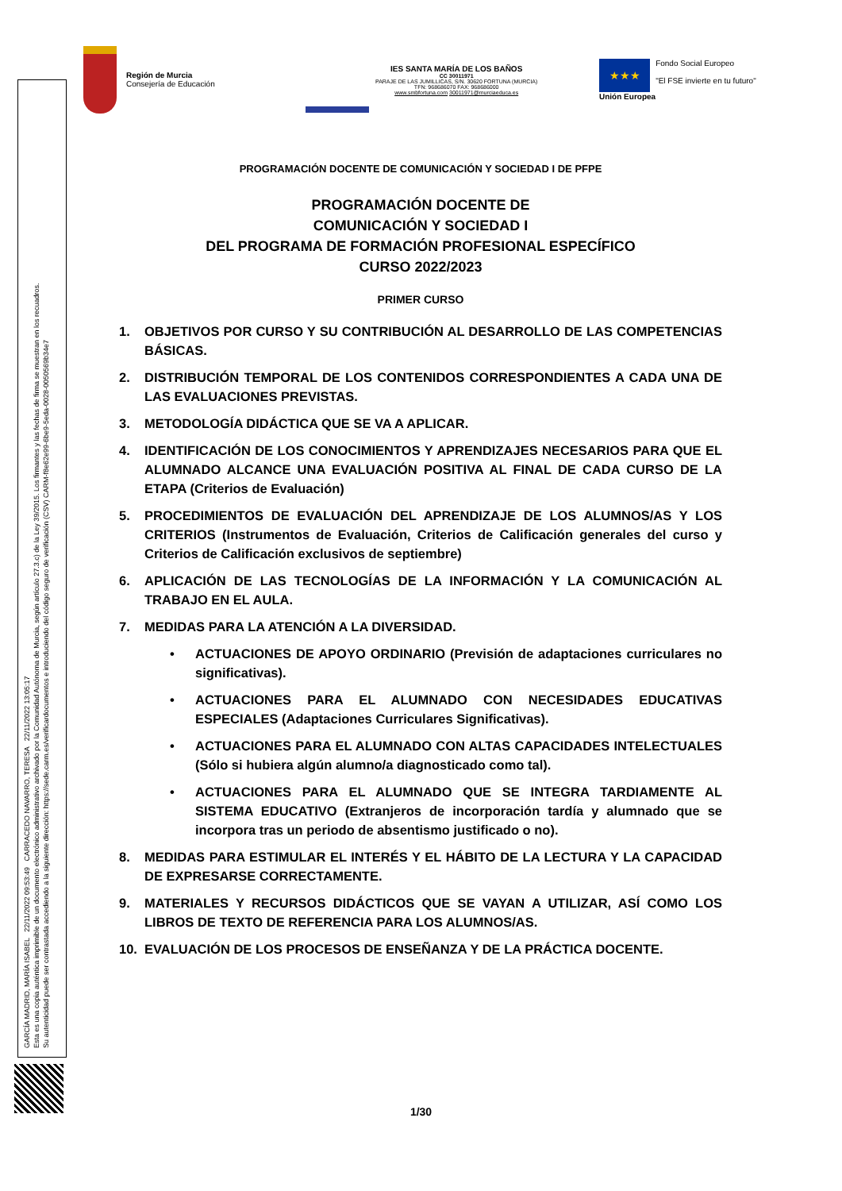GARCÍA MADRID, MARÍA ISABEL 22/11/2022 09:53:49 CARRACEDO NAVARRO, TERESA 22/11/2022 13:05:17
Esta es una copia auténtica imprimible de un documento electrónico administrativo archivado por la Comunidad Autónoma de Murcia, según artículo 27.3.c) de la Ley 39/2015. Los firmantes y las fechas de firma se muestran en los recuadros.
Su autenticidad puede ser contrastada accediendo a la siguiente dirección: https://sede.carm.es/verificardocumentos e introduciendo del código seguro de verificación (CSV) CARM-f8e62e99-6be9-5eda-0028-0050569b34e7
Región de Murcia
Consejería de Educación
IES SANTA MARÍA DE LOS BAÑOS
CC 30011971
PARAJE DE LAS JUMILLICAS, S/N. 30620 FORTUNA (MURCIA)
TFN: 968686070 FAX: 968686000
www.smbfortuna.com 30011971@murciaeduca.es
★★★
Unión Europea
Fondo Social Europeo
"El FSE invierte en tu futuro"
PROGRAMACIÓN DOCENTE DE COMUNICACIÓN Y SOCIEDAD I DE PFPE
PROGRAMACIÓN DOCENTE DE
COMUNICACIÓN Y SOCIEDAD I
DEL PROGRAMA DE FORMACIÓN PROFESIONAL ESPECÍFICO
CURSO 2022/2023
PRIMER CURSO
1. OBJETIVOS POR CURSO Y SU CONTRIBUCIÓN AL DESARROLLO DE LAS COMPETENCIAS BÁSICAS.
2. DISTRIBUCIÓN TEMPORAL DE LOS CONTENIDOS CORRESPONDIENTES A CADA UNA DE LAS EVALUACIONES PREVISTAS.
3. METODOLOGÍA DIDÁCTICA QUE SE VA A APLICAR.
4. IDENTIFICACIÓN DE LOS CONOCIMIENTOS Y APRENDIZAJES NECESARIOS PARA QUE EL ALUMNADO ALCANCE UNA EVALUACIÓN POSITIVA AL FINAL DE CADA CURSO DE LA ETAPA (Criterios de Evaluación)
5. PROCEDIMIENTOS DE EVALUACIÓN DEL APRENDIZAJE DE LOS ALUMNOS/AS Y LOS CRITERIOS (Instrumentos de Evaluación, Criterios de Calificación generales del curso y Criterios de Calificación exclusivos de septiembre)
6. APLICACIÓN DE LAS TECNOLOGÍAS DE LA INFORMACIÓN Y LA COMUNICACIÓN AL TRABAJO EN EL AULA.
7. MEDIDAS PARA LA ATENCIÓN A LA DIVERSIDAD.
• ACTUACIONES DE APOYO ORDINARIO (Previsión de adaptaciones curriculares no significativas).
• ACTUACIONES PARA EL ALUMNADO CON NECESIDADES EDUCATIVAS ESPECIALES (Adaptaciones Curriculares Significativas).
• ACTUACIONES PARA EL ALUMNADO CON ALTAS CAPACIDADES INTELECTUALES (Sólo si hubiera algún alumno/a diagnosticado como tal).
• ACTUACIONES PARA EL ALUMNADO QUE SE INTEGRA TARDIAMENTE AL SISTEMA EDUCATIVO (Extranjeros de incorporación tardía y alumnado que se incorpora tras un periodo de absentismo justificado o no).
8. MEDIDAS PARA ESTIMULAR EL INTERÉS Y EL HÁBITO DE LA LECTURA Y LA CAPACIDAD DE EXPRESARSE CORRECTAMENTE.
9. MATERIALES Y RECURSOS DIDÁCTICOS QUE SE VAYAN A UTILIZAR, ASÍ COMO LOS LIBROS DE TEXTO DE REFERENCIA PARA LOS ALUMNOS/AS.
10. EVALUACIÓN DE LOS PROCESOS DE ENSEÑANZA Y DE LA PRÁCTICA DOCENTE.
1/30